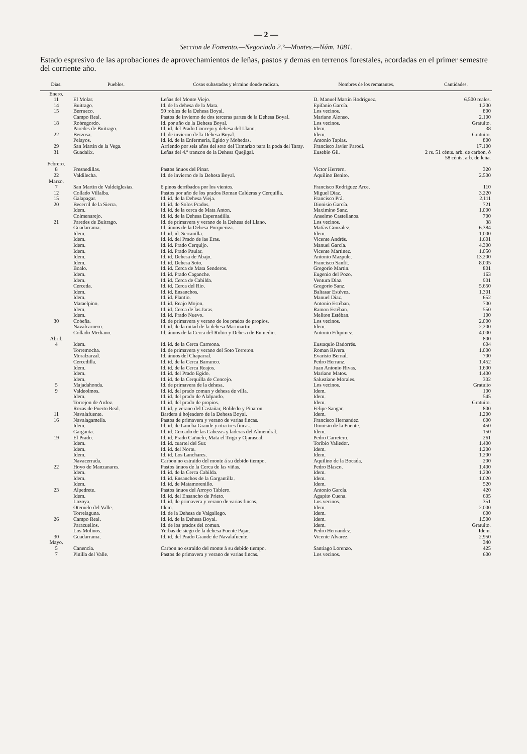— 2 —
Seccion de Fomento.—Negociado 2.º—Montes.—Núm. 1081.
Estado espresivo de las aprobaciones de aprovechamientos de leñas, pastos y demas en terrenos forestales, acordadas en el primer semestre del corriente año.
| Dias. | Pueblos. | Cosas subastadas y término donde radican. | Nombres de los rematantes. | Cantidades. |
| --- | --- | --- | --- | --- |
| Enero. | | | | |
| 11 | El Molar. | Leñas del Monte Viejo. | D. Manuel Martin Rodriguez. | 6.500 reales. |
| 14 | Buitrago. | Id. de la dehesa de la Mata. | Epifanio García. | 1.200 |
| 15 | Berrueco. | 50 robles de la Dehesa Boyal. | Los vecinos. | 800 |
| | Campo Real. | Pastos de invierno de dos terceras partes de la Dehesa Boyal. | Mariano Alonso. | 2.100 |
| 18 | Robregordo. | Id. por año de la Dehesa Boyal. | Los vecinos. | Gratuito. |
| | Paredes de Buitrago. | Id. id. del Prado Concejo y dehesa del Llano. | Idem. | 38 |
| 22 | Berzosa. | Id. de invierno de la Dehesa Boyal. | Idem. | Gratuito. |
| | Pelayos. | Id. id. de la Enfermeria, Egido y Mohedas. | Antonio Tapias. | 800 |
| 29 | San Martin de la Vega. | Arriendo por seis años del soto del Tamarizo para la poda del Taray. | Francisco Javier Parodi. | 17.100 |
| 31 | Guadalix. | Leñas del 4.º tranzon de la Dehesa Quejigal. | Eusebio Gil. | 2 rs. 51 cénts. arb. de carbon, ó 58 cénts. arb. de leña. |
| Febrero. 8 | Fresnedillas. | Pastos ánuos del Pinar. | Victor Herrero. | 320 |
| 22 | Valdilecha. | Id. de invierno de la Dehesa Boyal. | Aquilino Benito. | 2.500 |
| Marzo. 7 | San Martin de Valdeiglesias. | 6 pinos derribados por los vientos. | Francisco Rodriguez Arce. | 110 |
| 12 | Collado Villalba. | Pastos por año de los prados Roman Calderas y Cerquilla. | Miguel Diaz. | 3.220 |
| 15 | Galapagar. | Id. id. de la Dehesa Vieja. | Francisco Prá. | 2.111 |
| 20 | Becerril de la Sierra. | Id. id. de Solos Prados. | Dionisio García. | 721 |
| | Idem. | Id. id. de la cerca de Mata Anton. | Maximino Sanz. | 1.000 |
| | Colmenarejo. | Id. id. de la Dehesa Espernadilla. | Anselmo Castellanos. | 700 |
| 21 | Paredes de Buitrago. | Id. de primavera y verano de la Dehesa del Llano. | Los vecinos. | 38 |
| | Guadarrama. | Id. ánuos de la Dehesa Porqueriza. | Matías Gonzalez. | 6.384 |
| | Idem. | Id. id. id. Serranilla. | Idem. | 1.000 |
| | Idem. | Id. id. del Prado de las Eras. | Vicente Andrés. | 1.601 |
| | Idem. | Id. id. Prado Cerquijo. | Manuel García. | 4.300 |
| | Idem. | Id. id. Prado Paular. | Vicente Martinez. | 1.050 |
| | Idem. | Id. id. Dehesa de Abajo. | Antonio Mazpule. | 13.200 |
| | Idem. | Id. id. Dehesa Soto. | Francisco Sanfit. | 8.005 |
| | Boalo. | Id. id. Cerca de Mata Senderos. | Gregorio Martin. | 801 |
| | Idem. | Id. id. Prado Caganche. | Eugenio del Pozo. | 163 |
| | Idem. | Id. id. Cerca de Cabilda. | Ventura Diaz. | 901 |
| | Cerceda. | Id. id. Cerca del Rio. | Gregorio Sanz. | 5.650 |
| | Idem. | Id. id. Ensanchos. | Baltasar Estévez. | 1.301 |
| | Idem. | Id. id. Plantio. | Manuel Diaz. | 652 |
| | Mataelpino. | Id. id. Reajo Mojon. | Antonio Estéban. | 700 |
| | Idem. | Id. id. Cerca de las Jaras. | Ramon Estéban. | 550 |
| | Idem. | Id. id. Prado Nuevo. | Meliton Estéban. | 100 |
| 30 | Cobeña. | Id. de primavera y verano de los prados de propios. | Los vecinos. | 2.000 |
| | Navalcarnero. | Id. id. de la mitad de la dehesa Marimartin. | Idem. | 2.200 |
| | Collado Mediano. | Id. ánuos de la Cerca del Rubio y Dehesa de Enmedio. | Antonio Filquinez. | 4.000 |
| Abril. 4 | Idem. | Id. id. de la Cerca Carreona. | Eustaquio Badorrés. | 800 604 |
| | Torremocha. | Id. de primavera y verano del Soto Torreton. | Roman Rivera. | 1.000 |
| | Moralzarzal. | Id. ánuos del Chaparral. | Evaristo Bernal. | 700 |
| | Cercedilla. | Id. id. de la Cerca Barranco. | Pedro Herranz. | 1.452 |
| | Idem. | Id. id. de la Cerca Reajos. | Juan Antonio Rivas. | 1.600 |
| | Idem. | Id. id. del Prado Egido. | Mariano Matos. | 1.400 |
| | Idem. | Id. id. de la Cerquilla de Concejo. | Salustiano Morales. | 302 |
| 5 | Majadahonda. | Id. de primavera de la dehesa. | Los vecinos. | Gratuito |
| 9 | Valdeolmos. | Id. id. del prado comun y dehesa de villa. | Idem. | 100 |
| | Idem. | Id. id. del prado de Alalpardo. | Idem. | 545 |
| | Torrejon de Ardoz. | Id. id. del prado de propios. | Idem. | Gratuito. |
| | Rozas de Puerto Real. | Id. id. y verano del Castañar, Robledo y Pinaron. | Felipe Sangar. | 800 |
| 11 | Navalafuente. | Bardera ú hojeadero de la Dehesa Boyal. | Idem. | 1.200 |
| 16 | Navalagamella. | Pastos de primavera y verano de varias fincas. | Francisco Hernandez. | 600 |
| | Idem. | Id. id. de Lancha Grande y otra tres fincas. | Dionisio de la Fuente. | 450 |
| | Garganta. | Id. id. Cercado de las Cabezas y laderas del Almendral. | Idem. | 150 |
| 19 | El Prado. | Id. id. Prado Cañuelo, Mata el Trigo y Ojarascal. | Pedro Carretero. | 261 |
| | Idem. | Id. id. cuartel del Sur. | Toribio Valledor. | 1.400 |
| | Idem. | Id. id. del Norte. | Idem. | 1.200 |
| | Idem. | Id. id. Los Lanchares. | Idem. | 1.200 |
| | Navacerrada. | Carbon no estraido del monte á su debido tiempo. | Aquilino de la Bocada. | 200 |
| 22 | Hoyo de Manzanares. | Pastos ánuos de la Cerca de las viñas. | Pedro Blasco. | 1.400 |
| | Idem. | Id. id. de la Cerca Cabilda. | Idem. | 1.200 |
| | Idem. | Id. id. Ensanchos de la Gargantilla. | Idem. | 1.020 |
| | Idem. | Id. id. de Matamorenillo. | Idem. | 520 |
| 23 | Alpedrete. | Pastos ánuos del Arroyo Tablero. | Antonio García. | 420 |
| | Idem. | Id. id. del Ensancho de Prieto. | Agapito Cuena. | 605 |
| | Lozoya. | Id. id. de primavera y verano de varias fincas. | Los vecinos. | 351 |
| | Oteruelo del Valle. | Idem. | Idem. | 2.000 |
| | Torrelaguna. | Id. de la Dehesa de Valgallego. | Idem. | 600 |
| 26 | Campo Real. | Id. id. de la Dehesa Boyal. | Idem. | 1.500 |
| | Paracuellos. | Id. de los prados del comun. | Idem. | Gratuito. |
| | Los Molinos. | Yerbas de siego de la dehesa Fuente Pajar. | Pedro Hernandez. | Idem. |
| 30 | Guadarrama. | Id. id. del Prado Grande de Navalafuente. | Vicente Alvarez. | 2.950 |
| Mayo. 5 | Canencia. | Carbon no estraido del monte á su debido tiempo. | Santiago Lorenzo. | 340 425 |
| 7 | Pinilla del Valle. | Pastos de primavera y verano de varias fincas. | Los vecinos. | 600 |